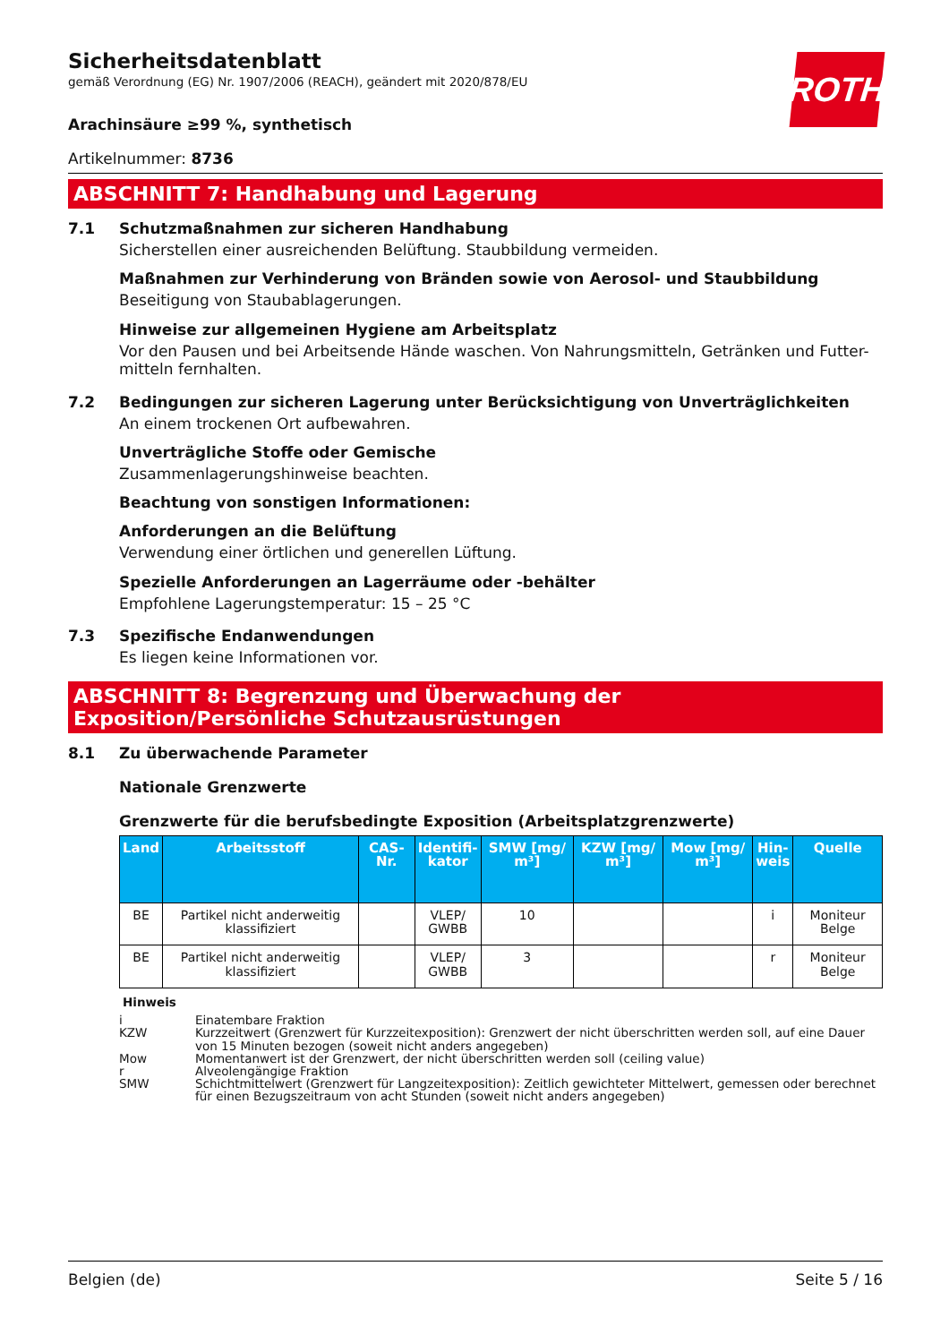ROTH
Sicherheitsdatenblatt
gemäß Verordnung (EG) Nr. 1907/2006 (REACH), geändert mit 2020/878/EU
Arachinsäure ≥99 %, synthetisch
Artikelnummer: 8736
ABSCHNITT 7: Handhabung und Lagerung
7.1 Schutzmaßnahmen zur sicheren Handhabung
Sicherstellen einer ausreichenden Belüftung. Staubbildung vermeiden.
Maßnahmen zur Verhinderung von Bränden sowie von Aerosol- und Staubbildung
Beseitigung von Staubablagerungen.
Hinweise zur allgemeinen Hygiene am Arbeitsplatz
Vor den Pausen und bei Arbeitsende Hände waschen. Von Nahrungsmitteln, Getränken und Futter-mitteln fernhalten.
7.2 Bedingungen zur sicheren Lagerung unter Berücksichtigung von Unverträglichkeiten
An einem trockenen Ort aufbewahren.
Unverträgliche Stoffe oder Gemische
Zusammenlagerungshinweise beachten.
Beachtung von sonstigen Informationen:
Anforderungen an die Belüftung
Verwendung einer örtlichen und generellen Lüftung.
Spezielle Anforderungen an Lagerräume oder -behälter
Empfohlene Lagerungstemperatur: 15 – 25 °C
7.3 Spezifische Endanwendungen
Es liegen keine Informationen vor.
ABSCHNITT 8: Begrenzung und Überwachung der Exposition/Persönliche Schutzausrüstungen
8.1 Zu überwachende Parameter
Nationale Grenzwerte
Grenzwerte für die berufsbedingte Exposition (Arbeitsplatzgrenzwerte)
| Land | Arbeitsstoff | CAS-Nr. | Identifi- kator | SMW [mg/ m³] | KZW [mg/ m³] | Mow [mg/ m³] | Hin- weis | Quelle |
| --- | --- | --- | --- | --- | --- | --- | --- | --- |
| BE | Partikel nicht anderweitig klassifiziert | | VLEP/ GWBB | 10 | | | i | Moniteur Belge |
| BE | Partikel nicht anderweitig klassifiziert | | VLEP/ GWBB | 3 | | | r | Moniteur Belge |
Hinweis
i Einatembare Fraktion
KZW Kurzzeitwert (Grenzwert für Kurzzeitexposition): Grenzwert der nicht überschritten werden soll, auf eine Dauer von 15 Minuten bezogen (soweit nicht anders angegeben)
Mow Momentanwert ist der Grenzwert, der nicht überschritten werden soll (ceiling value)
r Alveolengängige Fraktion
SMW Schichtmittelwert (Grenzwert für Langzeitexposition): Zeitlich gewichteter Mittelwert, gemessen oder berechnet für einen Bezugszeitraum von acht Stunden (soweit nicht anders angegeben)
Belgien (de) Seite 5 / 16